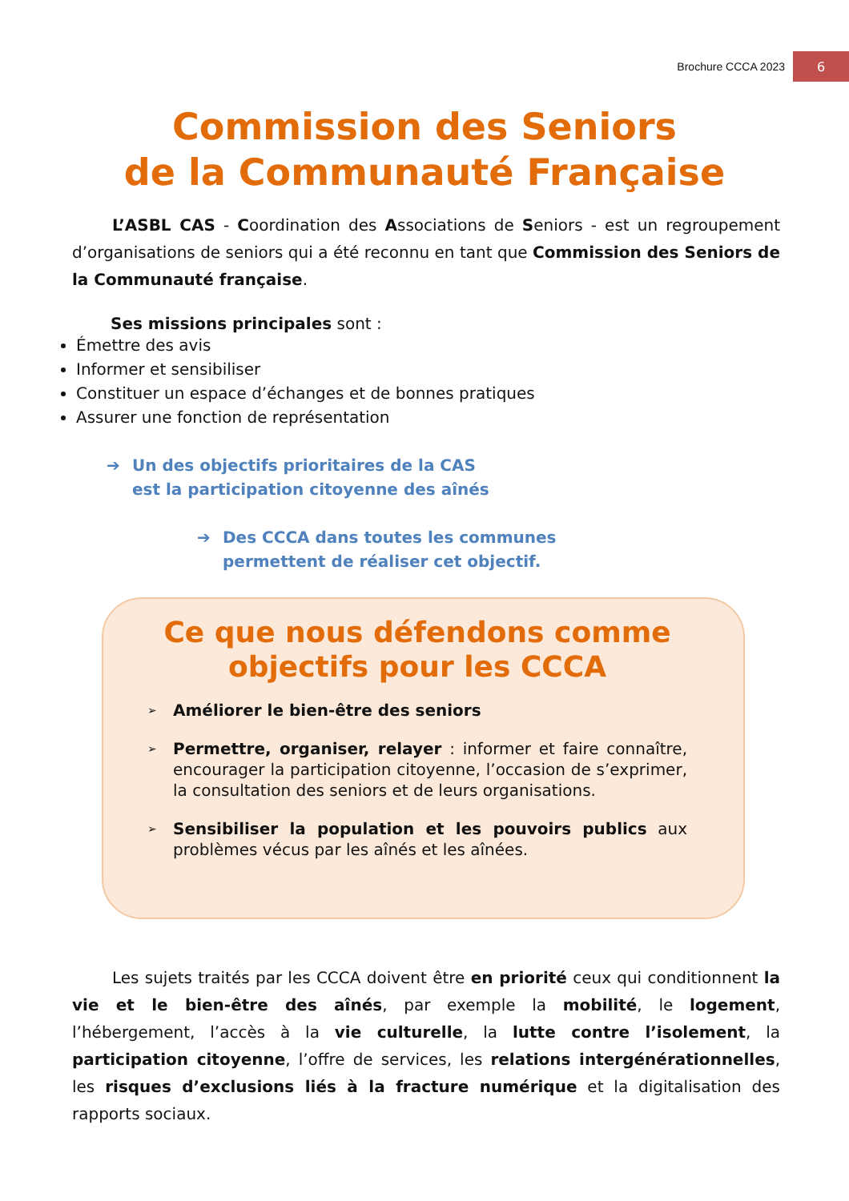Brochure CCCA 2023
6
Commission des Seniors
de la Communauté Française
L’ASBL CAS - Coordination des Associations de Seniors - est un regroupement d’organisations de seniors qui a été reconnu en tant que Commission des Seniors de la Communauté française.
Ses missions principales sont :
Émettre des avis
Informer et sensibiliser
Constituer un espace d’échanges et de bonnes pratiques
Assurer une fonction de représentation
➔ Un des objectifs prioritaires de la CAS
est la participation citoyenne des aînés
➔ Des CCCA dans toutes les communes
permettent de réaliser cet objectif.
Ce que nous défendons comme objectifs pour les CCCA
➢
Améliorer le bien-être des seniors
➢
Permettre, organiser, relayer : informer et faire connaître, encourager la participation citoyenne, l’occasion de s’exprimer, la consultation des seniors et de leurs organisations.
➢
Sensibiliser la population et les pouvoirs publics aux problèmes vécus par les aînés et les aînées.
Les sujets traités par les CCCA doivent être en priorité ceux qui conditionnent la vie et le bien-être des aînés, par exemple la mobilité, le logement, l’hébergement, l’accès à la vie culturelle, la lutte contre l’isolement, la participation citoyenne, l’offre de services, les relations intergénérationnelles, les risques d’exclusions liés à la fracture numérique et la digitalisation des rapports sociaux.